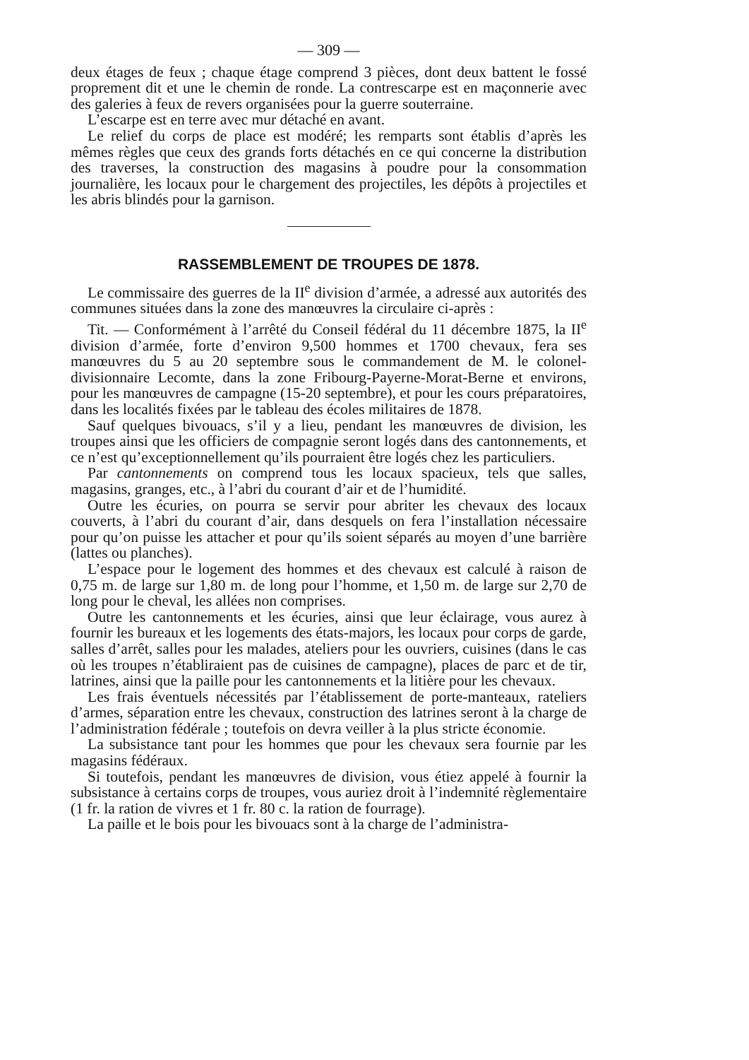— 309 —
deux étages de feux ; chaque étage comprend 3 pièces, dont deux battent le fossé proprement dit et une le chemin de ronde. La contrescarpe est en maçonnerie avec des galeries à feux de revers organisées pour la guerre souterraine.
L’escarpe est en terre avec mur détaché en avant.
Le relief du corps de place est modéré; les remparts sont établis d’après les mêmes règles que ceux des grands forts détachés en ce qui concerne la distribution des traverses, la construction des magasins à poudre pour la consommation journalière, les locaux pour le chargement des projectiles, les dépôts à projectiles et les abris blindés pour la garnison.
RASSEMBLEMENT DE TROUPES DE 1878.
Le commissaire des guerres de la II<sup>e</sup> division d’armée, a adressé aux autorités des communes situées dans la zone des manœuvres la circulaire ci-après :
Tit. — Conformément à l’arrêté du Conseil fédéral du 11 décembre 1875, la II<sup>e</sup> division d’armée, forte d’environ 9,500 hommes et 1700 chevaux, fera ses manœuvres du 5 au 20 septembre sous le commandement de M. le colonel-divisionnaire Lecomte, dans la zone Fribourg-Payerne-Morat-Berne et environs, pour les manœuvres de campagne (15-20 septembre), et pour les cours préparatoires, dans les localités fixées par le tableau des écoles militaires de 1878.
Sauf quelques bivouacs, s’il y a lieu, pendant les manœuvres de division, les troupes ainsi que les officiers de compagnie seront logés dans des cantonnements, et ce n’est qu’exceptionnellement qu’ils pourraient être logés chez les particuliers.
Par cantonnements on comprend tous les locaux spacieux, tels que salles, magasins, granges, etc., à l’abri du courant d’air et de l’humidité.
Outre les écuries, on pourra se servir pour abriter les chevaux des locaux couverts, à l’abri du courant d’air, dans desquels on fera l’installation nécessaire pour qu’on puisse les attacher et pour qu’ils soient séparés au moyen d’une barrière (lattes ou planches).
L’espace pour le logement des hommes et des chevaux est calculé à raison de 0,75 m. de large sur 1,80 m. de long pour l’homme, et 1,50 m. de large sur 2,70 de long pour le cheval, les allées non comprises.
Outre les cantonnements et les écuries, ainsi que leur éclairage, vous aurez à fournir les bureaux et les logements des états-majors, les locaux pour corps de garde, salles d’arrêt, salles pour les malades, ateliers pour les ouvriers, cuisines (dans le cas où les troupes n’établiraient pas de cuisines de campagne), places de parc et de tir, latrines, ainsi que la paille pour les cantonnements et la litière pour les chevaux.
Les frais éventuels nécessités par l’établissement de porte-manteaux, rateliers d’armes, séparation entre les chevaux, construction des latrines seront à la charge de l’administration fédérale ; toutefois on devra veiller à la plus stricte économie.
La subsistance tant pour les hommes que pour les chevaux sera fournie par les magasins fédéraux.
Si toutefois, pendant les manœuvres de division, vous étiez appelé à fournir la subsistance à certains corps de troupes, vous auriez droit à l’indemnité règlementaire (1 fr. la ration de vivres et 1 fr. 80 c. la ration de fourrage).
La paille et le bois pour les bivouacs sont à la charge de l’administra-